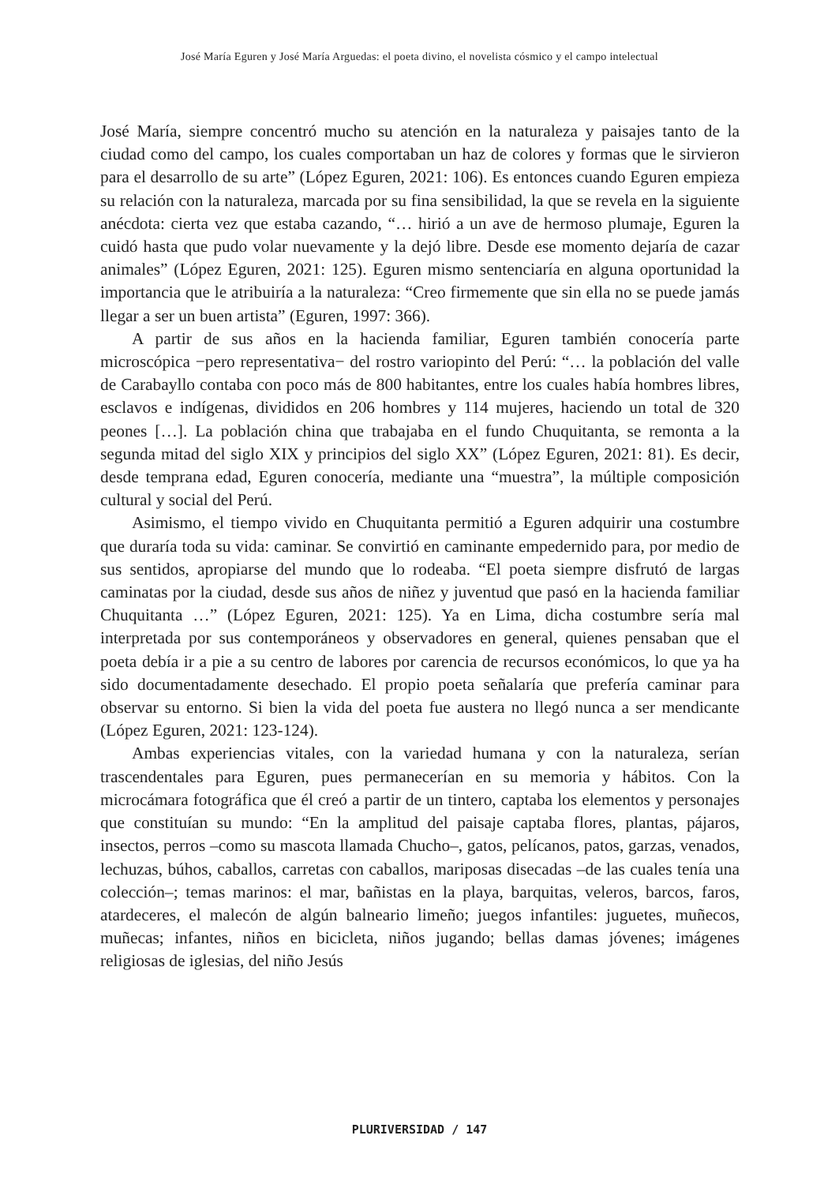José María Eguren y José María Arguedas: el poeta divino, el novelista cósmico y el campo intelectual
José María, siempre concentró mucho su atención en la naturaleza y paisajes tanto de la ciudad como del campo, los cuales comportaban un haz de colores y formas que le sirvieron para el desarrollo de su arte” (López Eguren, 2021: 106). Es entonces cuando Eguren empieza su relación con la naturaleza, marcada por su fina sensibilidad, la que se revela en la siguiente anécdota: cierta vez que estaba cazando, “… hirió a un ave de hermoso plumaje, Eguren la cuidó hasta que pudo volar nuevamente y la dejó libre. Desde ese momento dejaría de cazar animales” (López Eguren, 2021: 125). Eguren mismo sentenciaría en alguna oportunidad la importancia que le atribuiría a la naturaleza: “Creo firmemente que sin ella no se puede jamás llegar a ser un buen artista” (Eguren, 1997: 366).
A partir de sus años en la hacienda familiar, Eguren también conocería parte microscópica −pero representativa− del rostro variopinto del Perú: “… la población del valle de Carabayllo contaba con poco más de 800 habitantes, entre los cuales había hombres libres, esclavos e indígenas, divididos en 206 hombres y 114 mujeres, haciendo un total de 320 peones […]. La población china que trabajaba en el fundo Chuquitanta, se remonta a la segunda mitad del siglo XIX y principios del siglo XX” (López Eguren, 2021: 81). Es decir, desde temprana edad, Eguren conocería, mediante una “muestra”, la múltiple composición cultural y social del Perú.
Asimismo, el tiempo vivido en Chuquitanta permitió a Eguren adquirir una costumbre que duraría toda su vida: caminar. Se convirtió en caminante empedernido para, por medio de sus sentidos, apropiarse del mundo que lo rodeaba. “El poeta siempre disfrutó de largas caminatas por la ciudad, desde sus años de niñez y juventud que pasó en la hacienda familiar Chuquitanta …” (López Eguren, 2021: 125). Ya en Lima, dicha costumbre sería mal interpretada por sus contemporáneos y observadores en general, quienes pensaban que el poeta debía ir a pie a su centro de labores por carencia de recursos económicos, lo que ya ha sido documentadamente desechado. El propio poeta señalaría que prefería caminar para observar su entorno. Si bien la vida del poeta fue austera no llegó nunca a ser mendicante (López Eguren, 2021: 123-124).
Ambas experiencias vitales, con la variedad humana y con la naturaleza, serían trascendentales para Eguren, pues permanecerían en su memoria y hábitos. Con la microcámara fotográfica que él creó a partir de un tintero, captaba los elementos y personajes que constituían su mundo: “En la amplitud del paisaje captaba flores, plantas, pájaros, insectos, perros –como su mascota llamada Chucho–, gatos, pelícanos, patos, garzas, venados, lechuzas, búhos, caballos, carretas con caballos, mariposas disecadas –de las cuales tenía una colección–; temas marinos: el mar, bañistas en la playa, barquitas, veleros, barcos, faros, atardeceres, el malecón de algún balneario limeño; juegos infantiles: juguetes, muñecos, muñecas; infantes, niños en bicicleta, niños jugando; bellas damas jóvenes; imágenes religiosas de iglesias, del niño Jesús
PLURIVERSIDAD / 147